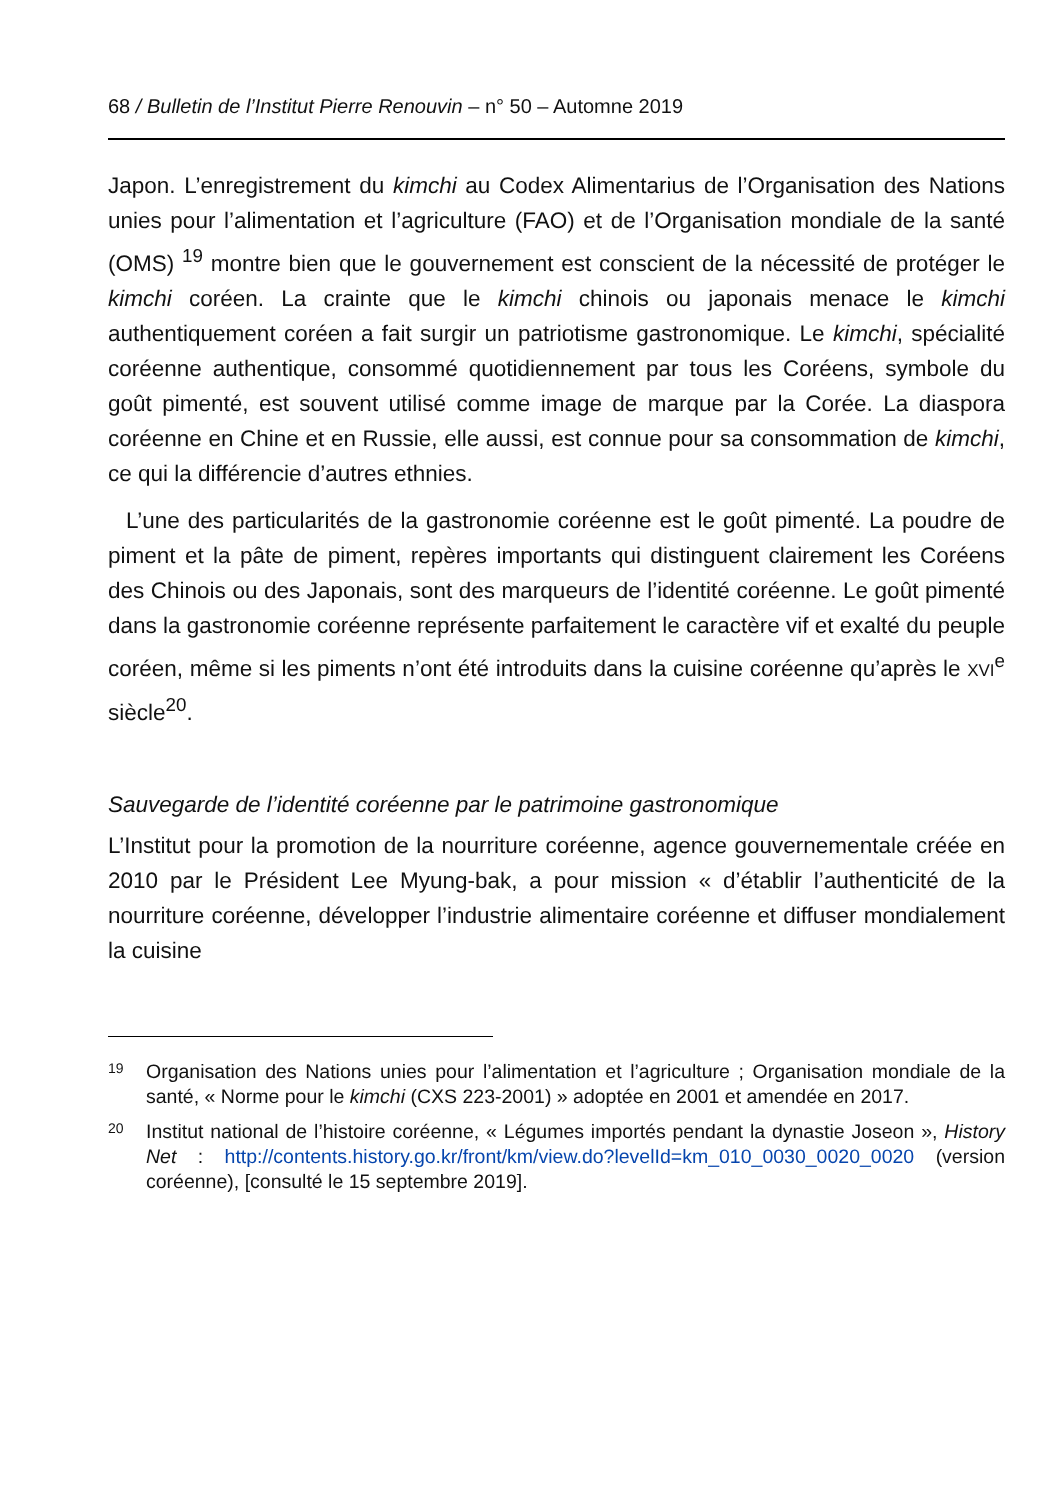68 / Bulletin de l’Institut Pierre Renouvin – n° 50 – Automne 2019
Japon. L’enregistrement du kimchi au Codex Alimentarius de l’Organisation des Nations unies pour l’alimentation et l’agriculture (FAO) et de l’Organisation mondiale de la santé (OMS) <sup>19</sup> montre bien que le gouvernement est conscient de la nécessité de protéger le kimchi coréen. La crainte que le kimchi chinois ou japonais menace le kimchi authentiquement coréen a fait surgir un patriotisme gastronomique. Le kimchi, spécialité coréenne authentique, consommé quotidiennement par tous les Coréens, symbole du goût pimenté, est souvent utilisé comme image de marque par la Corée. La diaspora coréenne en Chine et en Russie, elle aussi, est connue pour sa consommation de kimchi, ce qui la différencie d’autres ethnies.
L’une des particularités de la gastronomie coréenne est le goût pimenté. La poudre de piment et la pâte de piment, repères importants qui distinguent clairement les Coréens des Chinois ou des Japonais, sont des marqueurs de l’identité coréenne. Le goût pimenté dans la gastronomie coréenne représente parfaitement le caractère vif et exalté du peuple coréen, même si les piments n’ont été introduits dans la cuisine coréenne qu’après le XVI<sup>e</sup> siècle<sup>20</sup>.
Sauvegarde de l’identité coréenne par le patrimoine gastronomique
L’Institut pour la promotion de la nourriture coréenne, agence gouvernementale créée en 2010 par le Président Lee Myung-bak, a pour mission « d’établir l’authenticité de la nourriture coréenne, développer l’industrie alimentaire coréenne et diffuser mondialement la cuisine
19
Organisation des Nations unies pour l’alimentation et l’agriculture ; Organisation mondiale de la santé, « Norme pour le kimchi (CXS 223-2001) » adoptée en 2001 et amendée en 2017.
20
Institut national de l’histoire coréenne, « Légumes importés pendant la dynastie Joseon », History Net : http://contents.history.go.kr/front/km/view.do?levelId=km_010_0030_0020_0020 (version coréenne), [consulté le 15 septembre 2019].